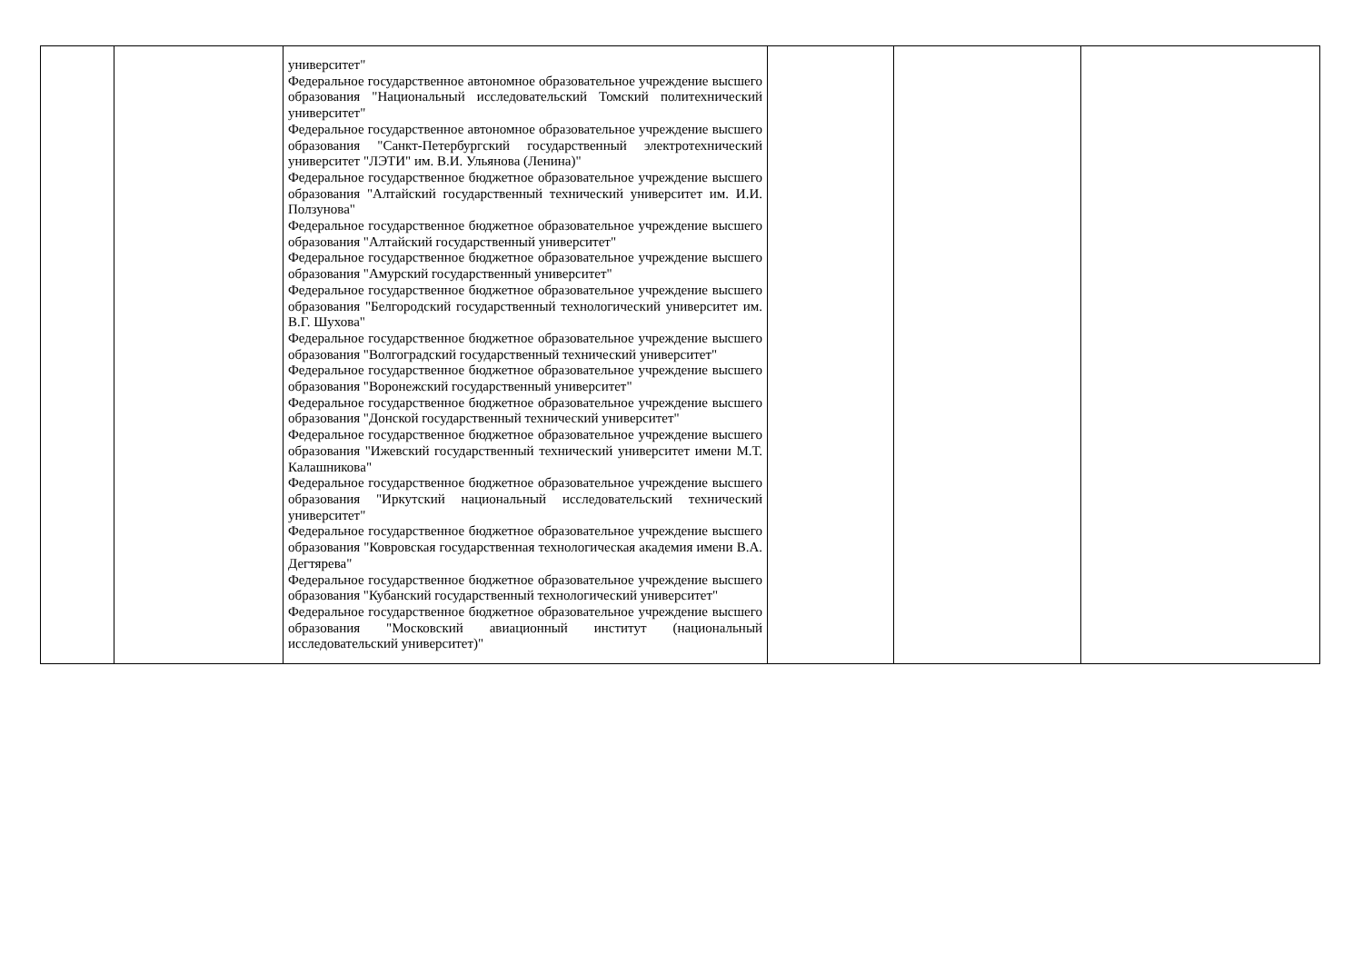| | | университет" Федеральное государственное автономное образовательное учреждение высшего образования "Национальный исследовательский Томский политехнический университет" Федеральное государственное автономное образовательное учреждение высшего образования "Санкт-Петербургский государственный электротехнический университет "ЛЭТИ" им. В.И. Ульянова (Ленина)" Федеральное государственное бюджетное образовательное учреждение высшего образования "Алтайский государственный технический университет им. И.И. Ползунова" Федеральное государственное бюджетное образовательное учреждение высшего образования "Алтайский государственный университет" Федеральное государственное бюджетное образовательное учреждение высшего образования "Амурский государственный университет" Федеральное государственное бюджетное образовательное учреждение высшего образования "Белгородский государственный технологический университет им. В.Г. Шухова" Федеральное государственное бюджетное образовательное учреждение высшего образования "Волгоградский государственный технический университет" Федеральное государственное бюджетное образовательное учреждение высшего образования "Воронежский государственный университет" Федеральное государственное бюджетное образовательное учреждение высшего образования "Донской государственный технический университет" Федеральное государственное бюджетное образовательное учреждение высшего образования "Ижевский государственный технический университет имени М.Т. Калашникова" Федеральное государственное бюджетное образовательное учреждение высшего образования "Иркутский национальный исследовательский технический университет" Федеральное государственное бюджетное образовательное учреждение высшего образования "Ковровская государственная технологическая академия имени В.А. Дегтярева" Федеральное государственное бюджетное образовательное учреждение высшего образования "Кубанский государственный технологический университет" Федеральное государственное бюджетное образовательное учреждение высшего образования "Московский авиационный институт (национальный исследовательский университет)" | | | |